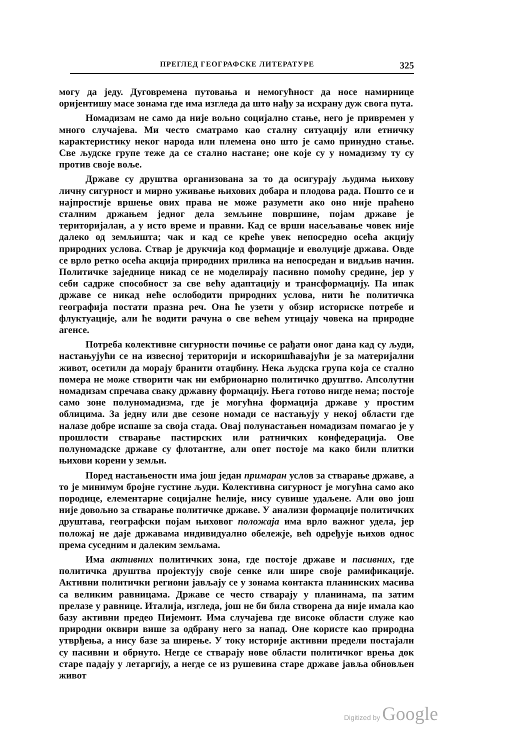ПРЕГЛЕД ГЕОГРАФСКЕ ЛИТЕРАТУРЕ 325
могу да једу. Дуговремена путовања и немогућност да носе намирнице оријентишу масе зонама где има изгледа да што нађу за исхрану дуж свога пута.
Номадизам не само да није вољно социјално стање, него је привремен у много случајева. Ми често сматрамо као сталну ситуацију или етничку карактеристику неког народа или племена оно што је само принудно стање. Све људске групе теже да се стално настане; оне које су у номадизму ту су против своје воље.
Државе су друштва организована за то да осигурају људима њихову личну сигурност и мирно уживање њихових добара и плодова рада. Пошто се и најпростије вршење ових права не може разумети ако оно није праћено сталним држањем једног дела земљине површине, појам државе је територијалан, а у исто време и правни. Кад се врши насељавање човек није далеко од земљишта; чак и кад се креће увек непосредно осећа акцију природних услова. Ствар је друкчија код формације и еволуције држава. Овде се врло ретко осећа акција природних прилика на непосредан и видљив начин. Политичке заједнице никад се не моделирају пасивно помоћу средине, јер у себи садрже способност за све већу адаптацију и трансформацију. Па ипак државе се никад неће ослободити природних услова, нити ће политичка географија постати празна реч. Она ће узети у обзир историске потребе и флуктуације, али ће водити рачуна о све већем утицају човека на природне агенсе.
Потреба колективне сигурности почиње се рађати оног дана кад су људи, настањујући се на извесној територији и искоришћавајући је за материјални живот, осетили да морају бранити отаџбину. Нека људска група која се стално помера не може створити чак ни ембрионарно политичко друштво. Апсолутни номадизам спречава сваку државну формацију. Њега готово нигде нема; постоје само зоне полуномадизма, где је могућна формација државе у простим облицима. За једну или две сезоне номади се настањују у некој области где налазе добре испаше за своја стада. Овај полунастањен номадизам помагао је у прошлости стварање пастирских или ратничких конфедерација. Ове полуномадске државе су флотантне, али опет постоје ма како били плитки њихови корени у земљи.
Поред настањености има још један примаран услов за стварање државе, а то је минимум бројне густине људи. Колективна сигурност је могућна само ако породице, елементарне социјалне ћелије, нису сувише удаљене. Али ово још није довољно за стварање политичке државе. У анализи формације политичких друштава, географски појам њиховог положаја има врло важног удела, јер положај не даје државама индивидуално обележје, већ одређује њихов однос према суседним и далеким земљама.
Има активних политичких зона, где постоје државе и пасивних, где политичка друштва пројектују своје сенке или шире своје рамификације. Активни политички региони јављају се у зонама контакта планинских масива са великим равницама. Државе се често стварају у планинама, па затим прелазе у равнице. Италија, изгледа, још не би била створена да није имала као базу активни предео Пијемонт. Има случајева где високе области служе као природни оквири више за одбрану него за напад. Оне користе као природна утврђења, а нису базе за ширење. У току историје активни предели постајали су пасивни и обрнуто. Негде се стварају нове области политичког врења док старе падају у летаргију, а негде се из рушевина старе државе јавља обновљен живот
Digitized by Google